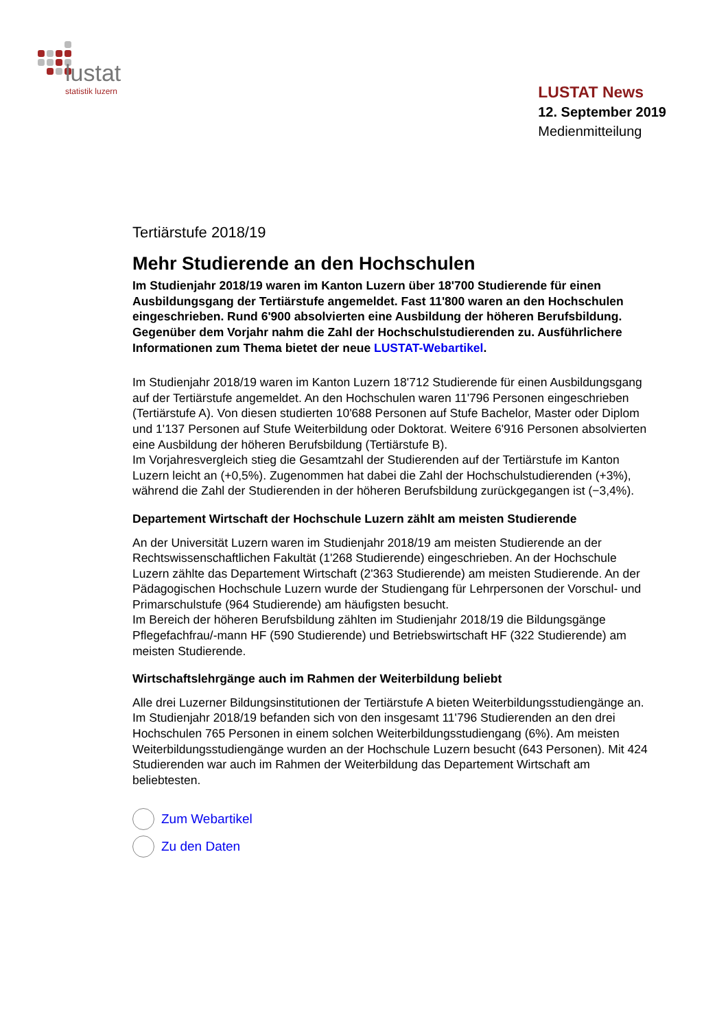lustat
statistik luzern
LUSTAT News
12. September 2019
Medienmitteilung
Tertiärstufe 2018/19
Mehr Studierende an den Hochschulen
Im Studienjahr 2018/19 waren im Kanton Luzern über 18'700 Studierende für einen Ausbildungsgang der Tertiärstufe angemeldet. Fast 11'800 waren an den Hochschulen eingeschrieben. Rund 6'900 absolvierten eine Ausbildung der höheren Berufsbildung. Gegenüber dem Vorjahr nahm die Zahl der Hochschulstudierenden zu. Ausführlichere Informationen zum Thema bietet der neue LUSTAT-Webartikel.
Im Studienjahr 2018/19 waren im Kanton Luzern 18'712 Studierende für einen Ausbildungsgang auf der Tertiärstufe angemeldet. An den Hochschulen waren 11'796 Personen eingeschrieben (Tertiärstufe A). Von diesen studierten 10'688 Personen auf Stufe Bachelor, Master oder Diplom und 1'137 Personen auf Stufe Weiterbildung oder Doktorat. Weitere 6'916 Personen absolvierten eine Ausbildung der höheren Berufsbildung (Tertiärstufe B).
Im Vorjahresvergleich stieg die Gesamtzahl der Studierenden auf der Tertiärstufe im Kanton Luzern leicht an (+0,5%). Zugenommen hat dabei die Zahl der Hochschulstudierenden (+3%), während die Zahl der Studierenden in der höheren Berufsbildung zurückgegangen ist (−3,4%).
Departement Wirtschaft der Hochschule Luzern zählt am meisten Studierende
An der Universität Luzern waren im Studienjahr 2018/19 am meisten Studierende an der Rechtswissenschaftlichen Fakultät (1'268 Studierende) eingeschrieben. An der Hochschule Luzern zählte das Departement Wirtschaft (2'363 Studierende) am meisten Studierende. An der Pädagogischen Hochschule Luzern wurde der Studiengang für Lehrpersonen der Vorschul- und Primarschulstufe (964 Studierende) am häufigsten besucht.
Im Bereich der höheren Berufsbildung zählten im Studienjahr 2018/19 die Bildungsgänge Pflegefachfrau/-mann HF (590 Studierende) und Betriebswirtschaft HF (322 Studierende) am meisten Studierende.
Wirtschaftslehrgänge auch im Rahmen der Weiterbildung beliebt
Alle drei Luzerner Bildungsinstitutionen der Tertiärstufe A bieten Weiterbildungsstudiengänge an. Im Studienjahr 2018/19 befanden sich von den insgesamt 11'796 Studierenden an den drei Hochschulen 765 Personen in einem solchen Weiterbildungsstudiengang (6%). Am meisten Weiterbildungsstudiengänge wurden an der Hochschule Luzern besucht (643 Personen). Mit 424 Studierenden war auch im Rahmen der Weiterbildung das Departement Wirtschaft am beliebtesten.
Zum Webartikel
Zu den Daten